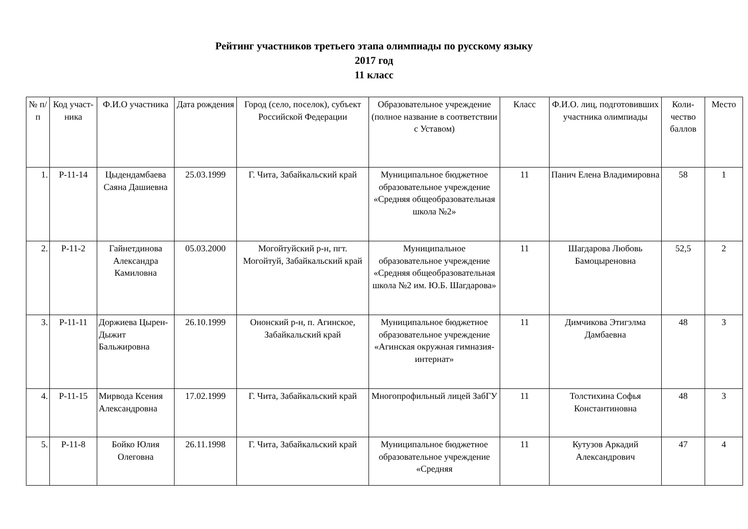Рейтинг участников третьего этапа олимпиады по русскому языку
2017 год
11 класс
| № п/п | Код участ-ника | Ф.И.О участника | Дата рождения | Город (село, поселок), субъект Российской Федерации | Образовательное учреждение (полное название в соответствии с Уставом) | Класс | Ф.И.О. лиц, подготовивших участника олимпиады | Коли-чество баллов | Место |
| --- | --- | --- | --- | --- | --- | --- | --- | --- | --- |
| 1. | Р-11-14 | Цыдендамбаева Саяна Дашиевна | 25.03.1999 | Г. Чита, Забайкальский край | Муниципальное бюджетное образовательное учреждение «Средняя общеобразовательная школа №2» | 11 | Панич Елена Владимировна | 58 | 1 |
| 2. | Р-11-2 | Гайнетдинова Александра Камиловна | 05.03.2000 | Могойтуйский р-н, пгт. Могойтуй, Забайкальский край | Муниципальное образовательное учреждение «Средняя общеобразовательная школа №2 им. Ю.Б. Шагдарова» | 11 | Шагдарова Любовь Бамоцыреновна | 52,5 | 2 |
| 3. | Р-11-11 | Доржиева Цырен-Дыжит Бальжировна | 26.10.1999 | Ононский р-н, п. Агинское, Забайкальский край | Муниципальное бюджетное образовательное учреждение «Агинская окружная гимназия-интернат» | 11 | Димчикова Этигэлма Дамбаевна | 48 | 3 |
| 4. | Р-11-15 | Мирвода Ксения Александровна | 17.02.1999 | Г. Чита, Забайкальский край | Многопрофильный лицей ЗабГУ | 11 | Толстихина Софья Константиновна | 48 | 3 |
| 5. | Р-11-8 | Бойко Юлия Олеговна | 26.11.1998 | Г. Чита, Забайкальский край | Муниципальное бюджетное образовательное учреждение «Средняя | 11 | Кутузов Аркадий Александрович | 47 | 4 |